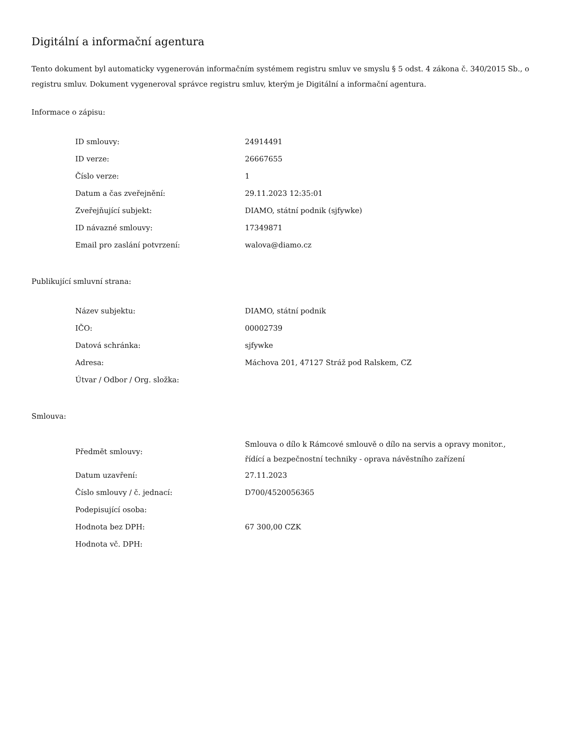Digitální a informační agentura
Tento dokument byl automaticky vygenerován informačním systémem registru smluv ve smyslu § 5 odst. 4 zákona č. 340/2015 Sb., o registru smluv. Dokument vygeneroval správce registru smluv, kterým je Digitální a informační agentura.
Informace o zápisu:
| ID smlouvy: | 24914491 |
| ID verze: | 26667655 |
| Číslo verze: | 1 |
| Datum a čas zveřejnění: | 29.11.2023 12:35:01 |
| Zveřejňující subjekt: | DIAMO, státní podnik (sjfywke) |
| ID návazné smlouvy: | 17349871 |
| Email pro zaslání potvrzení: | walova@diamo.cz |
Publikující smluvní strana:
| Název subjektu: | DIAMO, státní podnik |
| IČO: | 00002739 |
| Datová schránka: | sjfywke |
| Adresa: | Máchova 201, 47127 Stráž pod Ralskem, CZ |
| Útvar / Odbor / Org. složka: | |
Smlouva:
| Předmět smlouvy: | Smlouva o dílo k Rámcové smlouvě o dílo na servis a opravy monitor., řídící a bezpečnostní techniky - oprava návěstního zařízení |
| Datum uzavření: | 27.11.2023 |
| Číslo smlouvy / č. jednací: | D700/4520056365 |
| Podepisující osoba: | |
| Hodnota bez DPH: | 67 300,00 CZK |
| Hodnota vč. DPH: | |